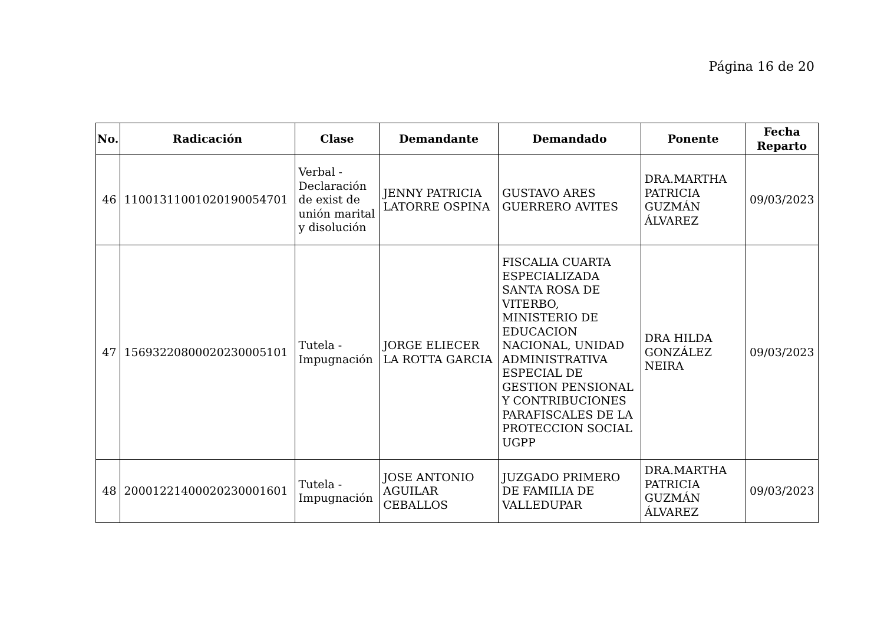Página 16 de 20
| No. | Radicación | Clase | Demandante | Demandado | Ponente | Fecha Reparto |
| --- | --- | --- | --- | --- | --- | --- |
| 46 | 11001311001020190054701 | Verbal - Declaración de exist de unión marital y disolución | JENNY PATRICIA LATORRE OSPINA | GUSTAVO ARES GUERRERO AVITES | DRA.MARTHA PATRICIA GUZMÁN ÁLVAREZ | 09/03/2023 |
| 47 | 15693220800020230005101 | Tutela - Impugnación | JORGE ELIECER LA ROTTA GARCIA | FISCALIA CUARTA ESPECIALIZADA SANTA ROSA DE VITERBO, MINISTERIO DE EDUCACION NACIONAL, UNIDAD ADMINISTRATIVA ESPECIAL DE GESTION PENSIONAL Y CONTRIBUCIONES PARAFISCALES DE LA PROTECCION SOCIAL UGPP | DRA HILDA GONZÁLEZ NEIRA | 09/03/2023 |
| 48 | 20001221400020230001601 | Tutela - Impugnación | JOSE ANTONIO AGUILAR CEBALLOS | JUZGADO PRIMERO DE FAMILIA DE VALLEDUPAR | DRA.MARTHA PATRICIA GUZMÁN ÁLVAREZ | 09/03/2023 |